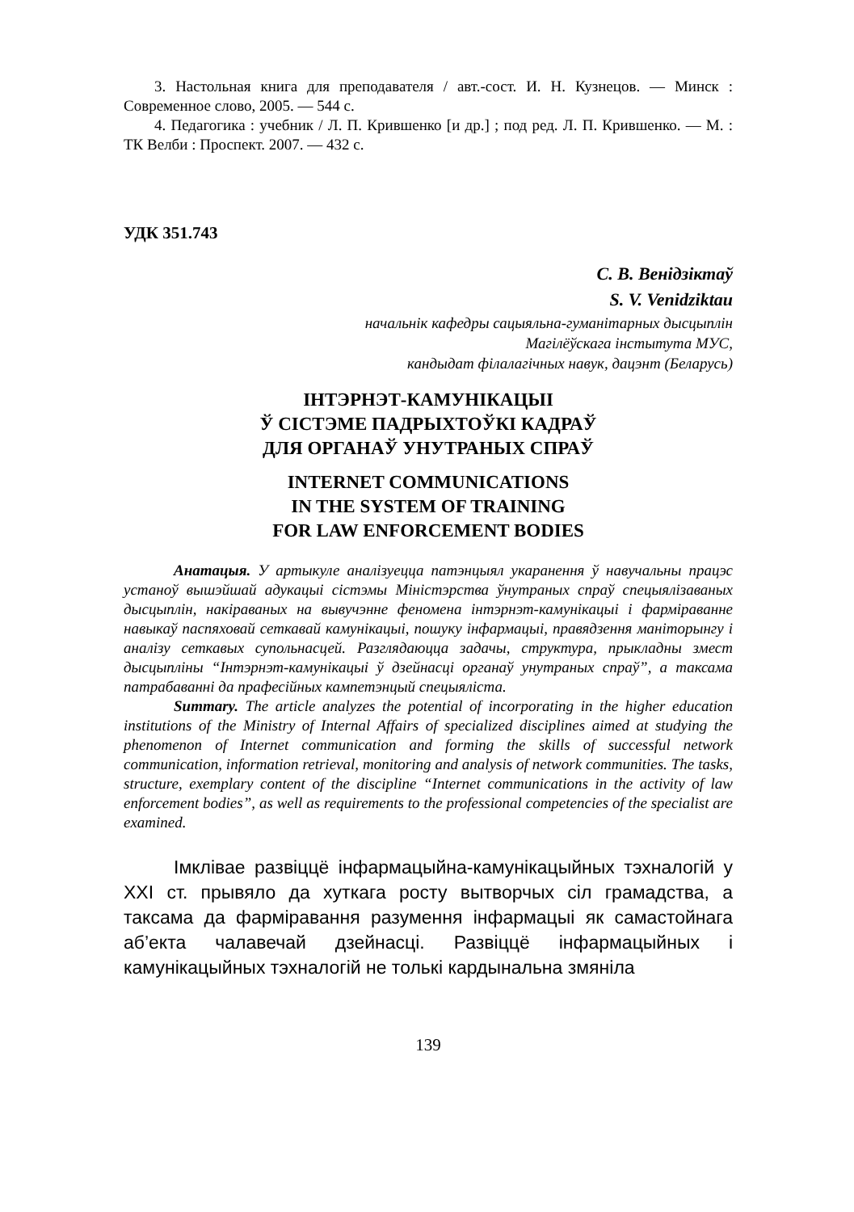3. Настольная книга для преподавателя / авт.-сост. И. Н. Кузнецов. — Минск : Современное слово, 2005. — 544 с.
4. Педагогика : учебник / Л. П. Крившенко [и др.] ; под ред. Л. П. Крив­шенко. — М. : ТК Велби : Проспект. 2007. — 432 с.
УДК 351.743
С. В. Венідзіктаў
S. V. Venidziktau
начальнік кафедры сацыяльна-гуманітарных дысцыплін
Магілёўскага інстытута МУС,
кандыдат філалагічных навук, дацэнт (Беларусь)
ІНТЭРНЭТ-КАМУНІКАЦЫІ
Ў СІСТЭМЕ ПАДРЫХТОЎКІ КАДРАЎ
ДЛЯ ОРГАНАЎ УНУТРАНЫХ СПРАЎ
INTERNET COMMUNICATIONS
IN THE SYSTEM OF TRAINING
FOR LAW ENFORCEMENT BODIES
Анатацыя. У артыкуле аналізуецца патэнцыял укаранення ў навучальны працэс устаноў вышэйшай адукацыі сістэмы Міністэрства ўнутраных спраў спецыялізаваных дысцыплін, накіраваных на вывучэнне феномена інтэрнэт-камунікацыі і фарміраванне навыкаў паспяховай сеткавай камунікацыі, пошуку інфармацыі, правядзення маніторынгу і аналізу сеткавых супольнасцей. Разглядаюцца задачы, структура, прыкладны змест дысцыпліны “Інтэрнэт-камунікацыі ў дзейнасці органаў унутраных спраў”, а таксама патрабаванні да прафесійных кампетэнцый спецыяліста.
Summary. The article analyzes the potential of incorporating in the higher ed­ucation institutions of the Ministry of Internal Affairs of specialized disciplines aimed at studying the phenomenon of Internet communication and forming the skills of suc­cessful network communication, information retrieval, monitoring and analysis of network communities. The tasks, structure, exemplary content of the discipline “In­ternet communications in the activity of law enforcement bodies”, as well as require­ments to the professional competencies of the specialist are examined.
Імклівае развіццё інфармацыйна-камунікацыйных тэхналогій у XXI ст. прывяло да хуткага росту вытворчых сіл грамадства, а таксама да фарміравання разумення інфармацыі як самастойнага аб’екта чалавечай дзейнасці. Развіццё інфармацыйных і камунікацыйных тэхналогій не толькі кардынальна змяніла
139